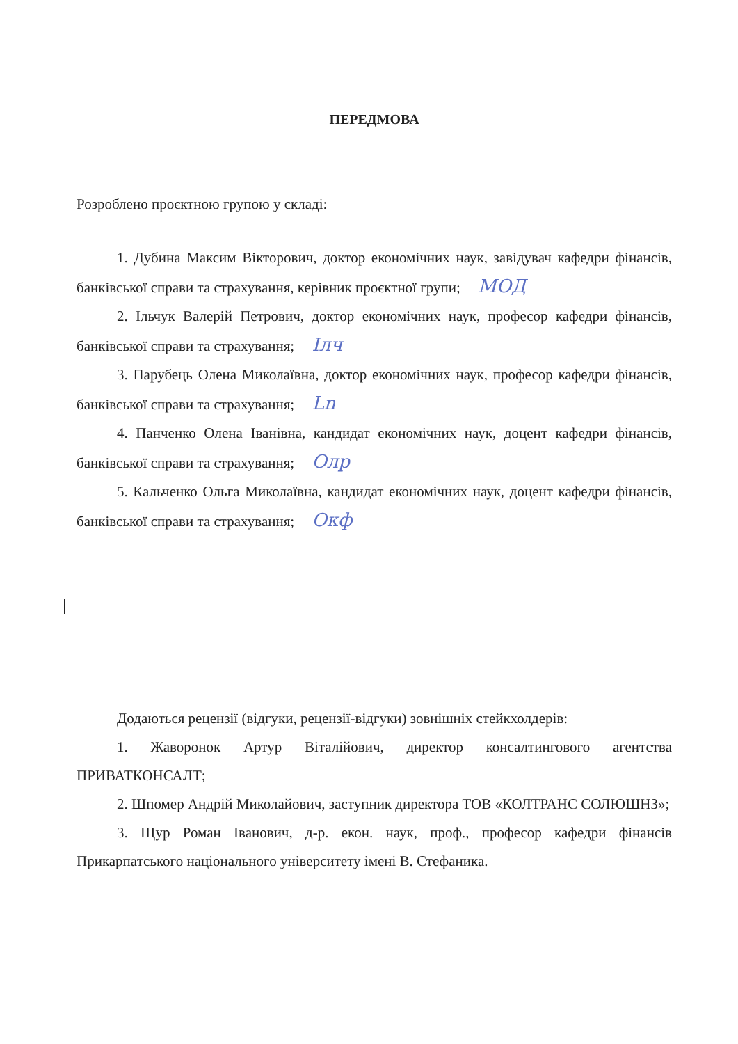ПЕРЕДМОВА
Розроблено проєктною групою у складі:
1. Дубина Максим Вікторович, доктор економічних наук, завідувач кафедри фінансів, банківської справи та страхування, керівник проєктної групи; МОД
2. Ільчук Валерій Петрович, доктор економічних наук, професор кафедри фінансів, банківської справи та страхування; Ілч
3. Парубець Олена Миколаївна, доктор економічних наук, професор кафедри фінансів, банківської справи та страхування; Ln
4. Панченко Олена Іванівна, кандидат економічних наук, доцент кафедри фінансів, банківської справи та страхування; Олр
5. Кальченко Ольга Миколаївна, кандидат економічних наук, доцент кафедри фінансів, банківської справи та страхування; Окф
Додаються рецензії (відгуки, рецензії-відгуки) зовнішніх стейкхолдерів:
1. Жаворонок Артур Віталійович, директор консалтингового агентства ПРИВАТКОНСАЛТ;
2. Шпомер Андрій Миколайович, заступник директора ТОВ «КОЛТРАНС СОЛЮШНЗ»;
3. Щур Роман Іванович, д-р. екон. наук, проф., професор кафедри фінансів Прикарпатського національного університету імені В. Стефаника.